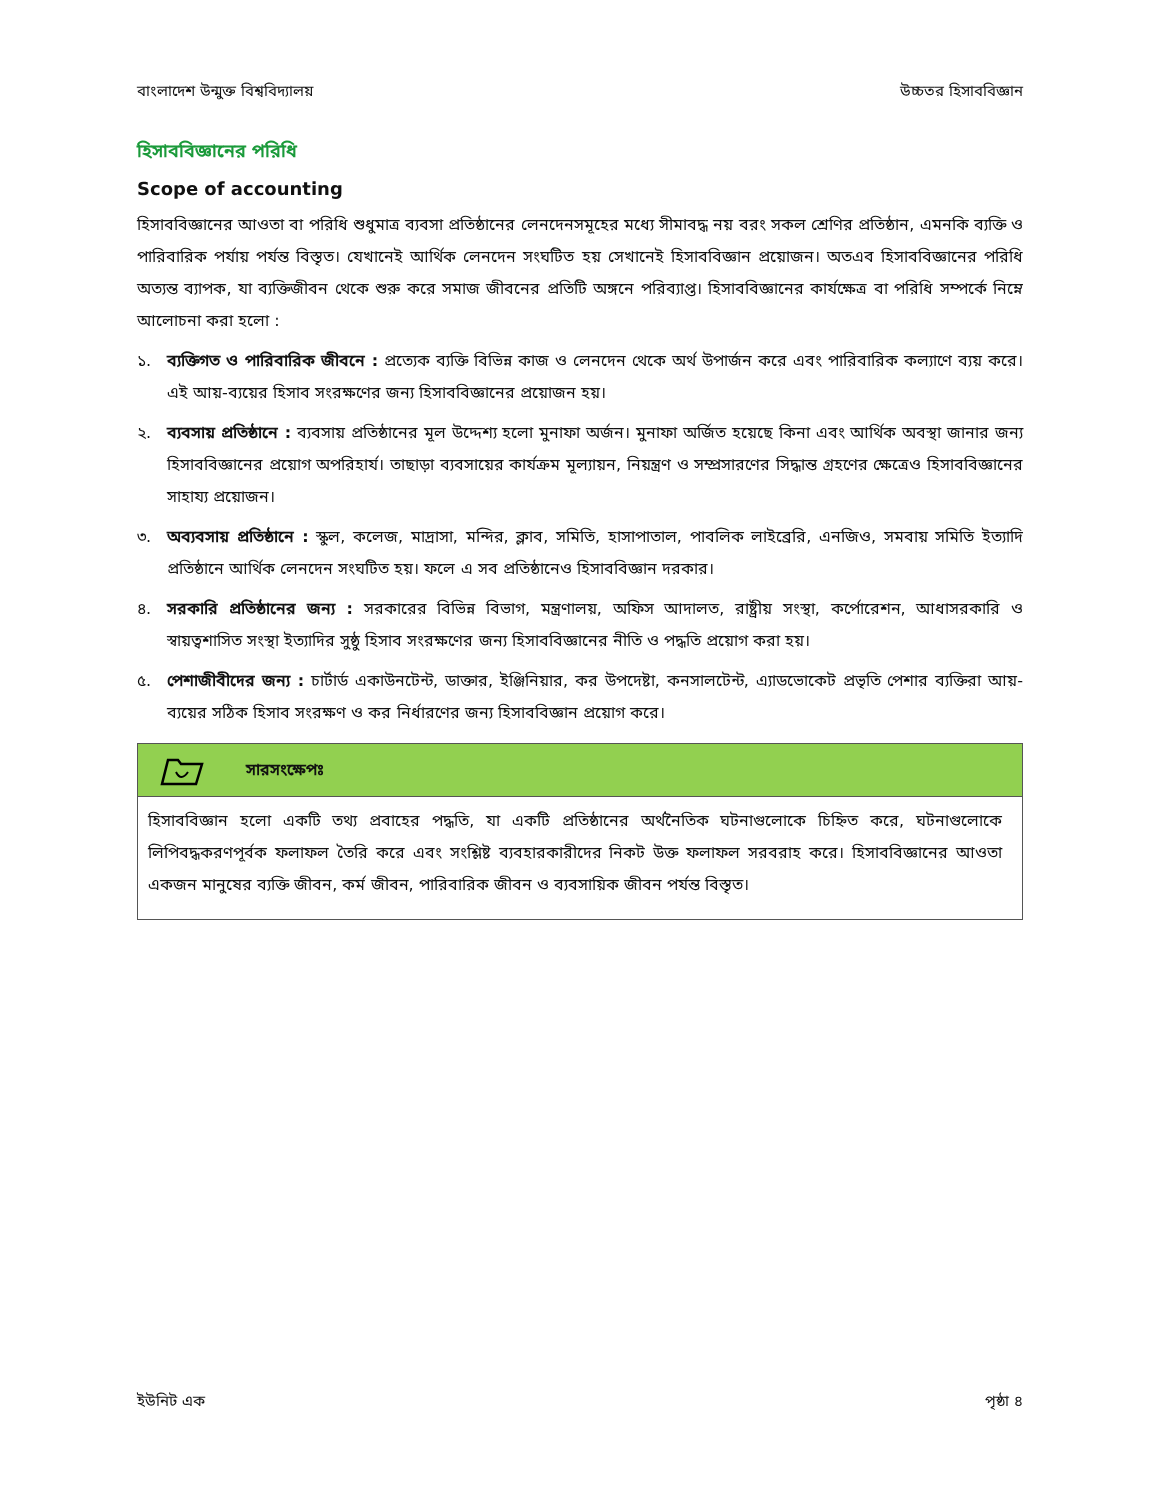বাংলাদেশ উন্মুক্ত বিশ্ববিদ্যালয় উচ্চতর হিসাববিজ্ঞান
হিসাববিজ্ঞানের পরিধি
Scope of accounting
হিসাববিজ্ঞানের আওতা বা পরিধি শুধুমাত্র ব্যবসা প্রতিষ্ঠানের লেনদেনসমূহের মধ্যে সীমাবদ্ধ নয় বরং সকল শ্রেণির প্রতিষ্ঠান, এমনকি ব্যক্তি ও পারিবারিক পর্যায় পর্যন্ত বিস্তৃত। যেখানেই আর্থিক লেনদেন সংঘটিত হয় সেখানেই হিসাববিজ্ঞান প্রয়োজন। অতএব হিসাববিজ্ঞানের পরিধি অত্যন্ত ব্যাপক, যা ব্যক্তিজীবন থেকে শুরু করে সমাজ জীবনের প্রতিটি অঙ্গনে পরিব্যাপ্ত। হিসাববিজ্ঞানের কার্যক্ষেত্র বা পরিধি সম্পর্কে নিম্নে আলোচনা করা হলো :
১. ব্যক্তিগত ও পারিবারিক জীবনে : প্রত্যেক ব্যক্তি বিভিন্ন কাজ ও লেনদেন থেকে অর্থ উপার্জন করে এবং পারিবারিক কল্যাণে ব্যয় করে। এই আয়-ব্যয়ের হিসাব সংরক্ষণের জন্য হিসাববিজ্ঞানের প্রয়োজন হয়।
২. ব্যবসায় প্রতিষ্ঠানে : ব্যবসায় প্রতিষ্ঠানের মূল উদ্দেশ্য হলো মুনাফা অর্জন। মুনাফা অর্জিত হয়েছে কিনা এবং আর্থিক অবস্থা জানার জন্য হিসাববিজ্ঞানের প্রয়োগ অপরিহার্য। তাছাড়া ব্যবসায়ের কার্যক্রম মূল্যায়ন, নিয়ন্ত্রণ ও সম্প্রসারণের সিদ্ধান্ত গ্রহণের ক্ষেত্রেও হিসাববিজ্ঞানের সাহায্য প্রয়োজন।
৩. অব্যবসায় প্রতিষ্ঠানে : স্কুল, কলেজ, মাদ্রাসা, মন্দির, ক্লাব, সমিতি, হাসাপাতাল, পাবলিক লাইব্রেরি, এনজিও, সমবায় সমিতি ইত্যাদি প্রতিষ্ঠানে আর্থিক লেনদেন সংঘটিত হয়। ফলে এ সব প্রতিষ্ঠানেও হিসাববিজ্ঞান দরকার।
৪. সরকারি প্রতিষ্ঠানের জন্য : সরকারের বিভিন্ন বিভাগ, মন্ত্রণালয়, অফিস আদালত, রাষ্ট্রীয় সংস্থা, কর্পোরেশন, আধাসরকারি ও স্বায়ত্বশাসিত সংস্থা ইত্যাদির সুষ্ঠু হিসাব সংরক্ষণের জন্য হিসাববিজ্ঞানের নীতি ও পদ্ধতি প্রয়োগ করা হয়।
৫. পেশাজীবীদের জন্য : চার্টার্ড একাউনটেন্ট, ডাক্তার, ইঞ্জিনিয়ার, কর উপদেষ্টা, কনসালটেন্ট, এ্যাডভোকেট প্রভৃতি পেশার ব্যক্তিরা আয়-ব্যয়ের সঠিক হিসাব সংরক্ষণ ও কর নির্ধারণের জন্য হিসাববিজ্ঞান প্রয়োগ করে।
সারসংক্ষেপঃ
হিসাববিজ্ঞান হলো একটি তথ্য প্রবাহের পদ্ধতি, যা একটি প্রতিষ্ঠানের অর্থনৈতিক ঘটনাগুলোকে চিহ্নিত করে, ঘটনাগুলোকে লিপিবদ্ধকরণপূর্বক ফলাফল তৈরি করে এবং সংশ্লিষ্ট ব্যবহারকারীদের নিকট উক্ত ফলাফল সরবরাহ করে। হিসাববিজ্ঞানের আওতা একজন মানুষের ব্যক্তি জীবন, কর্ম জীবন, পারিবারিক জীবন ও ব্যবসায়িক জীবন পর্যন্ত বিস্তৃত।
ইউনিট এক পৃষ্ঠা ৪